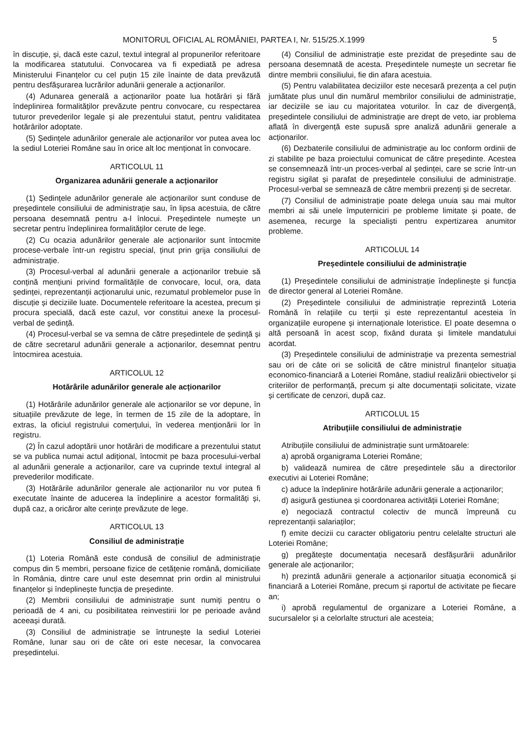MONITORUL OFICIAL AL ROMÂNIEI, PARTEA I, Nr. 515/25.X.1999 5
în discuție, și, dacă este cazul, textul integral al propunerilor referitoare la modificarea statutului. Convocarea va fi expediată pe adresa Ministerului Finanțelor cu cel puțin 15 zile înainte de data prevăzută pentru desfășurarea lucrărilor adunării generale a acționarilor.
(4) Adunarea generală a acționarilor poate lua hotărâri și fără îndeplinirea formalităților prevăzute pentru convocare, cu respectarea tuturor prevederilor legale și ale prezentului statut, pentru validitatea hotărârilor adoptate.
(5) Ședințele adunărilor generale ale acționarilor vor putea avea loc la sediul Loteriei Române sau în orice alt loc menționat în convocare.
ARTICOLUL 11
Organizarea adunării generale a acționarilor
(1) Ședințele adunărilor generale ale acționarilor sunt conduse de președintele consiliului de administrație sau, în lipsa acestuia, de către persoana desemnată pentru a-l înlocui. Președintele numește un secretar pentru îndeplinirea formalităților cerute de lege.
(2) Cu ocazia adunărilor generale ale acționarilor sunt întocmite procese-verbale într-un registru special, ținut prin grija consiliului de administrație.
(3) Procesul-verbal al adunării generale a acționarilor trebuie să conțină mențiuni privind formalitățile de convocare, locul, ora, data ședinței, reprezentanții acționarului unic, rezumatul problemelor puse în discuție și deciziile luate. Documentele referitoare la acestea, precum și procura specială, dacă este cazul, vor constitui anexe la procesul-verbal de ședință.
(4) Procesul-verbal se va semna de către președintele de ședință și de către secretarul adunării generale a acționarilor, desemnat pentru întocmirea acestuia.
ARTICOLUL 12
Hotărârile adunărilor generale ale acționarilor
(1) Hotărârile adunărilor generale ale acționarilor se vor depune, în situațiile prevăzute de lege, în termen de 15 zile de la adoptare, în extras, la oficiul registrului comerțului, în vederea menționării lor în registru.
(2) În cazul adoptării unor hotărâri de modificare a prezentului statut se va publica numai actul adițional, întocmit pe baza procesului-verbal al adunării generale a acționarilor, care va cuprinde textul integral al prevederilor modificate.
(3) Hotărârile adunărilor generale ale acționarilor nu vor putea fi executate înainte de aducerea la îndeplinire a acestor formalități și, după caz, a oricăror alte cerințe prevăzute de lege.
ARTICOLUL 13
Consiliul de administrație
(1) Loteria Română este condusă de consiliul de administrație compus din 5 membri, persoane fizice de cetățenie română, domiciliate în România, dintre care unul este desemnat prin ordin al ministrului finanțelor și îndeplinește funcția de președinte.
(2) Membrii consiliului de administrație sunt numiți pentru o perioadă de 4 ani, cu posibilitatea reinvestirii lor pe perioade având aceeași durată.
(3) Consiliul de administrație se întrunește la sediul Loteriei Române, lunar sau ori de câte ori este necesar, la convocarea președintelui.
(4) Consiliul de administrație este prezidat de președinte sau de persoana desemnată de acesta. Președintele numește un secretar fie dintre membrii consiliului, fie din afara acestuia.
(5) Pentru valabilitatea deciziilor este necesară prezența a cel puțin jumătate plus unul din numărul membrilor consiliului de administrație, iar deciziile se iau cu majoritatea voturilor. În caz de divergență, președintele consiliului de administrație are drept de veto, iar problema aflată în divergență este supusă spre analiză adunării generale a acționarilor.
(6) Dezbaterile consiliului de administrație au loc conform ordinii de zi stabilite pe baza proiectului comunicat de către președinte. Acestea se consemnează într-un proces-verbal al ședinței, care se scrie într-un registru sigilat și parafat de președintele consiliului de administrație. Procesul-verbal se semnează de către membrii prezenți și de secretar.
(7) Consiliul de administrație poate delega unuia sau mai multor membri ai săi unele împuterniciri pe probleme limitate și poate, de asemenea, recurge la specialiști pentru expertizarea anumitor probleme.
ARTICOLUL 14
Președintele consiliului de administrație
(1) Președintele consiliului de administrație îndeplinește și funcția de director general al Loteriei Române.
(2) Președintele consiliului de administrație reprezintă Loteria Română în relațiile cu terții și este reprezentantul acesteia în organizațiile europene și internaționale loteristice. El poate desemna o altă persoană în acest scop, fixând durata și limitele mandatului acordat.
(3) Președintele consiliului de administrație va prezenta semestrial sau ori de câte ori se solicită de către ministrul finanțelor situația economico-financiară a Loteriei Române, stadiul realizării obiectivelor și criteriilor de performanță, precum și alte documentații solicitate, vizate și certificate de cenzori, după caz.
ARTICOLUL 15
Atribuțiile consiliului de administrație
Atribuțiile consiliului de administrație sunt următoarele:
a) aprobă organigrama Loteriei Române;
b) validează numirea de către președintele său a directorilor executivi ai Loteriei Române;
c) aduce la îndeplinire hotărârile adunării generale a acționarilor;
d) asigură gestiunea și coordonarea activității Loteriei Române;
e) negociază contractul colectiv de muncă împreună cu reprezentanții salariaților;
f) emite decizii cu caracter obligatoriu pentru celelalte structuri ale Loteriei Române;
g) pregătește documentația necesară desfășurării adunărilor generale ale acționarilor;
h) prezintă adunării generale a acționarilor situația economică și financiară a Loteriei Române, precum și raportul de activitate pe fiecare an;
i) aprobă regulamentul de organizare a Loteriei Române, a sucursalelor și a celorlalte structuri ale acesteia;